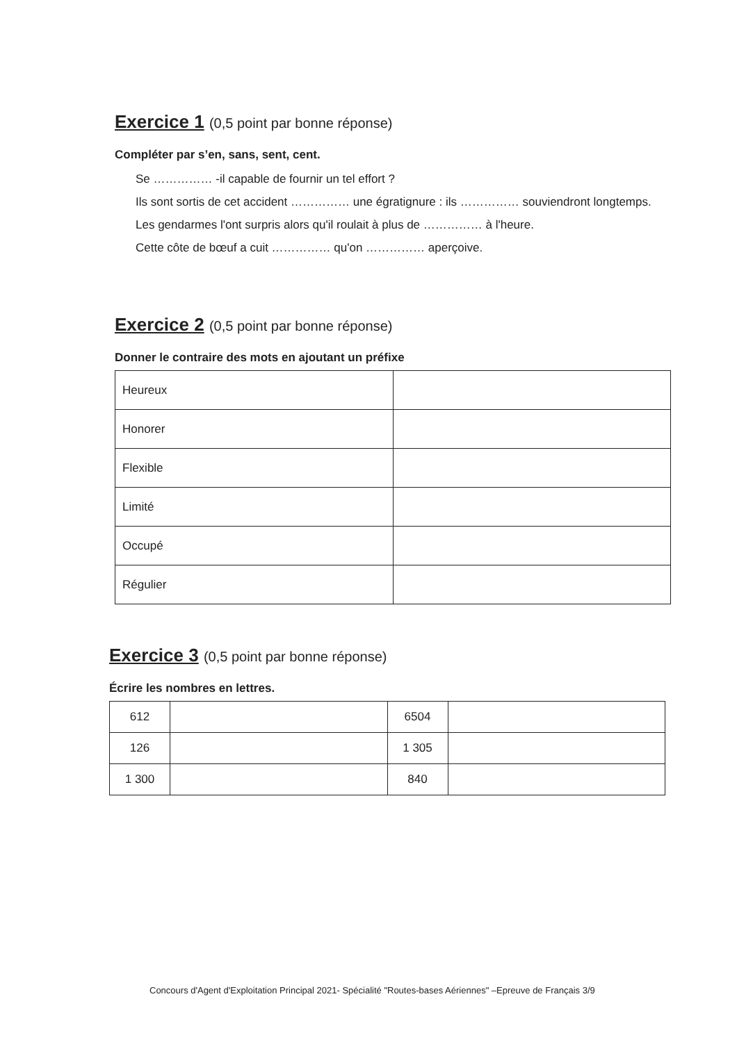Exercice 1 (0,5 point par bonne réponse)
Compléter par s’en, sans, sent, cent.
Se …………… -il capable de fournir un tel effort ?
Ils sont sortis de cet accident …………… une égratignure : ils …………… souviendront longtemps.
Les gendarmes l'ont surpris alors qu'il roulait à plus de …………… à l'heure.
Cette côte de bœuf a cuit …………… qu'on …………… aperçoive.
Exercice 2 (0,5 point par bonne réponse)
Donner le contraire des mots en ajoutant un préfixe
| Heureux | |
| Honorer | |
| Flexible | |
| Limité | |
| Occupé | |
| Régulier | |
Exercice 3 (0,5 point par bonne réponse)
Écrire les nombres en lettres.
| 612 | | 6504 | |
| 126 | | 1 305 | |
| 1 300 | | 840 | |
Concours d'Agent d'Exploitation Principal 2021- Spécialité "Routes-bases Aériennes" –Epreuve de Français 3/9